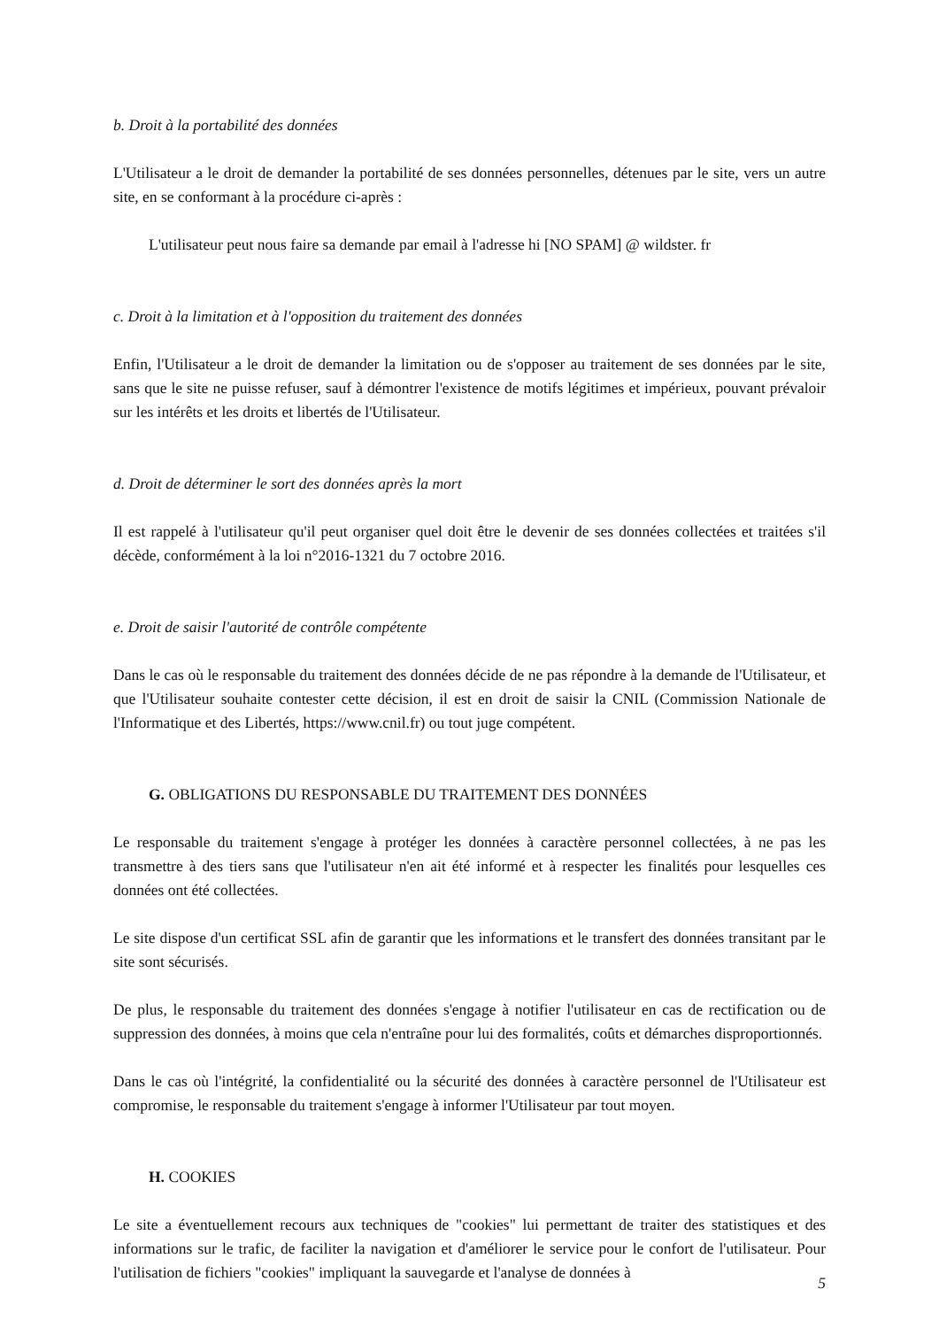b. Droit à la portabilité des données
L'Utilisateur a le droit de demander la portabilité de ses données personnelles, détenues par le site, vers un autre site, en se conformant à la procédure ci-après :
L'utilisateur peut nous faire sa demande par email à l'adresse hi [NO SPAM] @ wildster. fr
c. Droit à la limitation et à l'opposition du traitement des données
Enfin, l'Utilisateur a le droit de demander la limitation ou de s'opposer au traitement de ses données par le site, sans que le site ne puisse refuser, sauf à démontrer l'existence de motifs légitimes et impérieux, pouvant prévaloir sur les intérêts et les droits et libertés de l'Utilisateur.
d. Droit de déterminer le sort des données après la mort
Il est rappelé à l'utilisateur qu'il peut organiser quel doit être le devenir de ses données collectées et traitées s'il décède, conformément à la loi n°2016-1321 du 7 octobre 2016.
e. Droit de saisir l'autorité de contrôle compétente
Dans le cas où le responsable du traitement des données décide de ne pas répondre à la demande de l'Utilisateur, et que l'Utilisateur souhaite contester cette décision, il est en droit de saisir la CNIL (Commission Nationale de l'Informatique et des Libertés, https://www.cnil.fr) ou tout juge compétent.
G. OBLIGATIONS DU RESPONSABLE DU TRAITEMENT DES DONNÉES
Le responsable du traitement s'engage à protéger les données à caractère personnel collectées, à ne pas les transmettre à des tiers sans que l'utilisateur n'en ait été informé et à respecter les finalités pour lesquelles ces données ont été collectées.
Le site dispose d'un certificat SSL afin de garantir que les informations et le transfert des données transitant par le site sont sécurisés.
De plus, le responsable du traitement des données s'engage à notifier l'utilisateur en cas de rectification ou de suppression des données, à moins que cela n'entraîne pour lui des formalités, coûts et démarches disproportionnés.
Dans le cas où l'intégrité, la confidentialité ou la sécurité des données à caractère personnel de l'Utilisateur est compromise, le responsable du traitement s'engage à informer l'Utilisateur par tout moyen.
H. COOKIES
Le site a éventuellement recours aux techniques de "cookies" lui permettant de traiter des statistiques et des informations sur le trafic, de faciliter la navigation et d'améliorer le service pour le confort de l'utilisateur. Pour l'utilisation de fichiers "cookies" impliquant la sauvegarde et l'analyse de données à
5